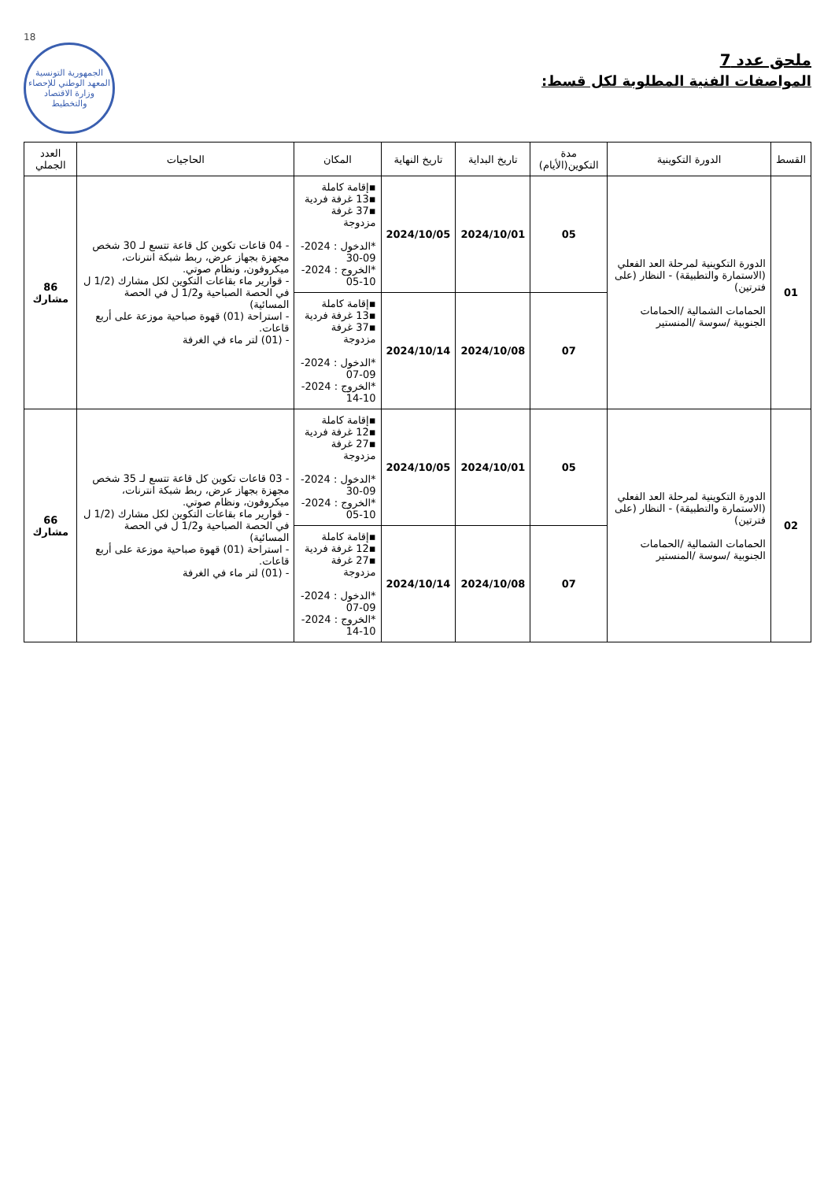18
الجمهورية التونسية
المعهد الوطني للإحصاء
وزارة الاقتصاد والتخطيط
ملحق عدد 7
المواصفات الفنية المطلوبة لكل قسط:
| القسط | الدورة التكوينية | مدة التكوين(الأيام) | تاريخ البداية | تاريخ النهاية | المكان | الحاجيات | العدد الجملي |
| --- | --- | --- | --- | --- | --- | --- | --- |
| 01 | الدورة التكوينية لمرحلة العد الفعلي (الاستمارة والتطبيقة) - النظار (على فترتين) الحمامات الشمالية /الحمامات الجنوبية /سوسة /المنستير | 05 | 2024/10/01 | 2024/10/05 | ▪إقامة كاملة ▪13 غرفة فردية ▪37 غرفة مزدوجة *الدخول : 2024-09-30 *الخروج : 2024-10-05 | - 04 قاعات تكوين كل قاعة تتسع لـ 30 شخص مجهزة بجهاز عرض، ربط شبكة انترنات، ميكروفون، ونظام صوتي. - قوارير ماء بقاعات التكوين لكل مشارك (1/2 ل في الحصة الصباحية و1/2 ل في الحصة المسائية) - استراحة (01) قهوة صباحية موزعة على أربع قاعات. - (01) لتر ماء في الغرفة | 86 مشارك |
| | | 07 | 2024/10/08 | 2024/10/14 | ▪إقامة كاملة ▪13 غرفة فردية ▪37 غرفة مزدوجة *الدخول : 2024-09-07 *الخروج : 2024-10-14 | | |
| 02 | الدورة التكوينية لمرحلة العد الفعلي (الاستمارة والتطبيقة) - النظار (على فترتين) الحمامات الشمالية /الحمامات الجنوبية /سوسة /المنستير | 05 | 2024/10/01 | 2024/10/05 | ▪إقامة كاملة ▪12 غرفة فردية ▪27 غرفة مزدوجة *الدخول : 2024-09-30 *الخروج : 2024-10-05 | - 03 قاعات تكوين كل قاعة تتسع لـ 35 شخص مجهزة بجهاز عرض، ربط شبكة انترنات، ميكروفون، ونظام صوتي. - قوارير ماء بقاعات التكوين لكل مشارك (1/2 ل في الحصة الصباحية و1/2 ل في الحصة المسائية) - استراحة (01) قهوة صباحية موزعة على أربع قاعات. - (01) لتر ماء في الغرفة | 66 مشارك |
| | | 07 | 2024/10/08 | 2024/10/14 | ▪إقامة كاملة ▪12 غرفة فردية ▪27 غرفة مزدوجة *الدخول : 2024-09-07 *الخروج : 2024-10-14 | | |